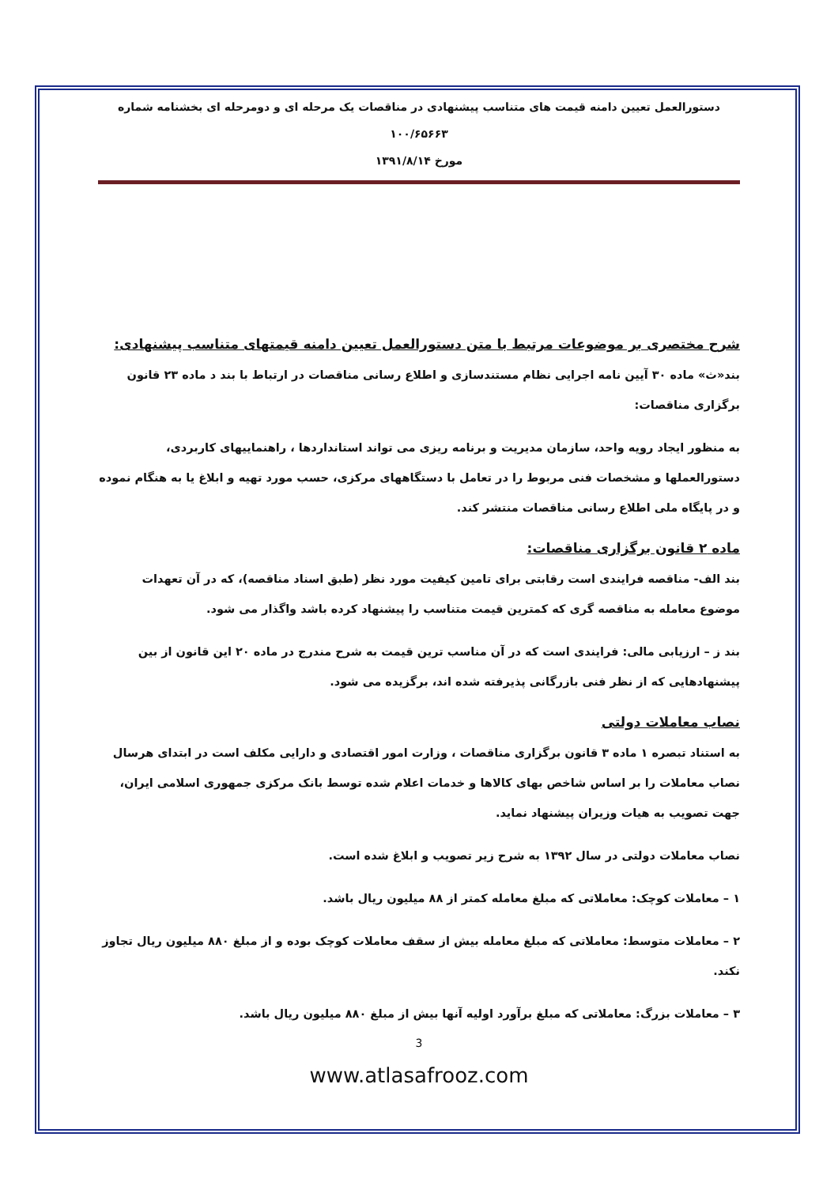دستورالعمل تعیین دامنه قیمت های متناسب پیشنهادی در مناقصات یک مرحله ای و دومرحله ای بخشنامه شماره ۱۰۰/۶۵۶۶۳
مورخ ۱۳۹۱/۸/۱۴
شرح مختصری بر موضوعات مرتبط با متن دستورالعمل تعیین دامنه قیمتهای متناسب پیشنهادی:
بند«ث» ماده ۳۰ آیین نامه اجرایی نظام مستندسازی و اطلاع رسانی مناقصات در ارتباط با بند د ماده ۲۳ قانون برگزاری مناقصات:
به منظور ایجاد رویه واحد، سازمان مدیریت و برنامه ریزی می تواند استانداردها ، راهنماییهای کاربردی، دستورالعملها و مشخصات فنی مربوط را در تعامل با دستگاههای مرکزی، حسب مورد تهیه و ابلاغ یا به هنگام نموده و در پایگاه ملی اطلاع رسانی مناقصات منتشر کند.
ماده ۲ قانون برگزاری مناقصات:
بند الف- مناقصه فرایندی است رقابتی برای تامین کیفیت مورد نظر (طبق اسناد مناقصه)، که در آن تعهدات موضوع معامله به مناقصه گری که کمترین قیمت متناسب را پیشنهاد کرده باشد واگذار می شود.
بند ز – ارزیابی مالی: فرایندی است که در آن مناسب ترین قیمت به شرح مندرج در ماده ۲۰ این قانون از بین پیشنهادهایی که از نظر فنی بازرگانی پذیرفته شده اند، برگزیده می شود.
نصاب معاملات دولتی
به استناد تبصره ۱ ماده ۳ قانون برگزاری مناقصات ، وزارت امور اقتصادی و دارایی مکلف است در ابتدای هرسال نصاب معاملات را بر اساس شاخص بهای کالاها و خدمات اعلام شده توسط بانک مرکزی جمهوری اسلامی ایران، جهت تصویب به هیات وزیران پیشنهاد نماید.
نصاب معاملات دولتی در سال ۱۳۹۲ به شرح زیر تصویب و ابلاغ شده است.
۱ – معاملات کوچک: معاملاتی که مبلغ معامله کمتر از ۸۸ میلیون ریال باشد.
۲ – معاملات متوسط: معاملاتی که مبلغ معامله بیش از سقف معاملات کوچک بوده و از مبلغ ۸۸۰ میلیون ریال تجاوز نکند.
۳ – معاملات بزرگ: معاملاتی که مبلغ برآورد اولیه آنها بیش از مبلغ ۸۸۰ میلیون ریال باشد.
3
www.atlasafrooz.com